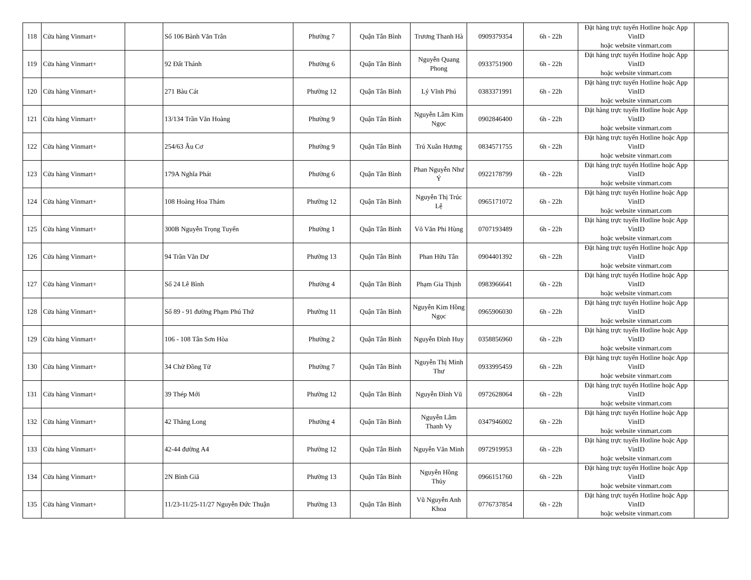| 118 | Cửa hàng Vinmart+ | | Số 106 Bành Văn Trân | Phường 7 | Quận Tân Bình | Trương Thanh Hà | 0909379354 | 6h - 22h | Đặt hàng trực tuyến Hotline hoặc App VinID hoặc website vinmart.com | |
| 119 | Cửa hàng Vinmart+ | | 92 Đất Thánh | Phường 6 | Quận Tân Bình | Nguyễn Quang Phong | 0933751900 | 6h - 22h | Đặt hàng trực tuyến Hotline hoặc App VinID hoặc website vinmart.com | |
| 120 | Cửa hàng Vinmart+ | | 271 Bàu Cát | Phường 12 | Quận Tân Bình | Lý Vĩnh Phú | 0383371991 | 6h - 22h | Đặt hàng trực tuyến Hotline hoặc App VinID hoặc website vinmart.com | |
| 121 | Cửa hàng Vinmart+ | | 13/134 Trần Văn Hoàng | Phường 9 | Quận Tân Bình | Nguyễn Lâm Kim Ngọc | 0902846400 | 6h - 22h | Đặt hàng trực tuyến Hotline hoặc App VinID hoặc website vinmart.com | |
| 122 | Cửa hàng Vinmart+ | | 254/63 Âu Cơ | Phường 9 | Quận Tân Bình | Trú Xuân Hương | 0834571755 | 6h - 22h | Đặt hàng trực tuyến Hotline hoặc App VinID hoặc website vinmart.com | |
| 123 | Cửa hàng Vinmart+ | | 179A Nghĩa Phát | Phường 6 | Quận Tân Bình | Phan Nguyễn Như Ý | 0922178799 | 6h - 22h | Đặt hàng trực tuyến Hotline hoặc App VinID hoặc website vinmart.com | |
| 124 | Cửa hàng Vinmart+ | | 108 Hoàng Hoa Thám | Phường 12 | Quận Tân Bình | Nguyễn Thị Trúc Lệ | 0965171072 | 6h - 22h | Đặt hàng trực tuyến Hotline hoặc App VinID hoặc website vinmart.com | |
| 125 | Cửa hàng Vinmart+ | | 300B Nguyễn Trọng Tuyển | Phường 1 | Quận Tân Bình | Võ Văn Phi Hùng | 0707193489 | 6h - 22h | Đặt hàng trực tuyến Hotline hoặc App VinID hoặc website vinmart.com | |
| 126 | Cửa hàng Vinmart+ | | 94 Trần Văn Dư | Phường 13 | Quận Tân Bình | Phan Hữu Tân | 0904401392 | 6h - 22h | Đặt hàng trực tuyến Hotline hoặc App VinID hoặc website vinmart.com | |
| 127 | Cửa hàng Vinmart+ | | Số 24 Lê Bình | Phường 4 | Quận Tân Bình | Phạm Gia Thịnh | 0983966641 | 6h - 22h | Đặt hàng trực tuyến Hotline hoặc App VinID hoặc website vinmart.com | |
| 128 | Cửa hàng Vinmart+ | | Số 89 - 91 đường Phạm Phú Thứ | Phường 11 | Quận Tân Bình | Nguyễn Kim Hồng Ngọc | 0965906030 | 6h - 22h | Đặt hàng trực tuyến Hotline hoặc App VinID hoặc website vinmart.com | |
| 129 | Cửa hàng Vinmart+ | | 106 - 108 Tân Sơn Hòa | Phường 2 | Quận Tân Bình | Nguyễn Đình Huy | 0358856960 | 6h - 22h | Đặt hàng trực tuyến Hotline hoặc App VinID hoặc website vinmart.com | |
| 130 | Cửa hàng Vinmart+ | | 34 Chử Đồng Tử | Phường 7 | Quận Tân Bình | Nguyễn Thị Minh Thư | 0933995459 | 6h - 22h | Đặt hàng trực tuyến Hotline hoặc App VinID hoặc website vinmart.com | |
| 131 | Cửa hàng Vinmart+ | | 39 Thép Mới | Phường 12 | Quận Tân Bình | Nguyễn Đình Vũ | 0972628064 | 6h - 22h | Đặt hàng trực tuyến Hotline hoặc App VinID hoặc website vinmart.com | |
| 132 | Cửa hàng Vinmart+ | | 42 Thăng Long | Phường 4 | Quận Tân Bình | Nguyễn Lâm Thanh Vy | 0347946002 | 6h - 22h | Đặt hàng trực tuyến Hotline hoặc App VinID hoặc website vinmart.com | |
| 133 | Cửa hàng Vinmart+ | | 42-44 đường A4 | Phường 12 | Quận Tân Bình | Nguyễn Văn Minh | 0972919953 | 6h - 22h | Đặt hàng trực tuyến Hotline hoặc App VinID hoặc website vinmart.com | |
| 134 | Cửa hàng Vinmart+ | | 2N Bình Giã | Phường 13 | Quận Tân Bình | Nguyễn Hồng Thủy | 0966151760 | 6h - 22h | Đặt hàng trực tuyến Hotline hoặc App VinID hoặc website vinmart.com | |
| 135 | Cửa hàng Vinmart+ | | 11/23-11/25-11/27 Nguyễn Đức Thuận | Phường 13 | Quận Tân Bình | Vũ Nguyễn Anh Khoa | 0776737854 | 6h - 22h | Đặt hàng trực tuyến Hotline hoặc App VinID hoặc website vinmart.com | |